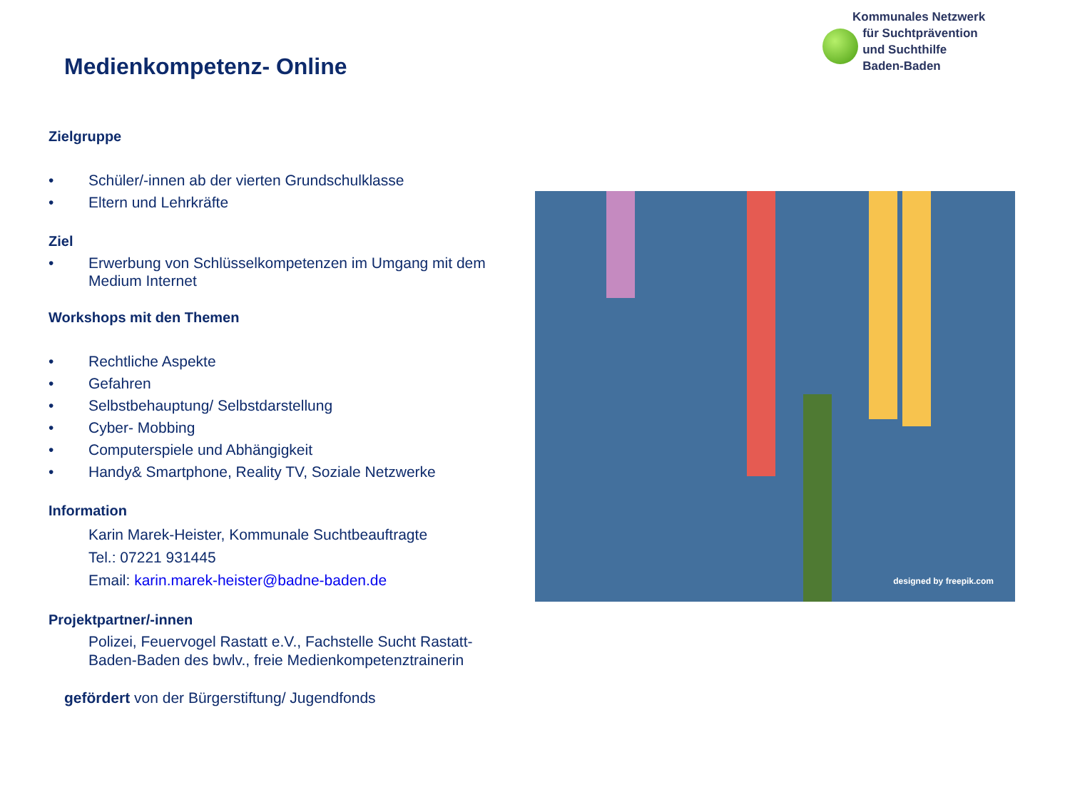Kommunales Netzwerk
für Suchtprävention
und Suchthilfe
Baden-Baden
Medienkompetenz- Online
Zielgruppe
• Schüler/-innen ab der vierten Grundschulklasse
• Eltern und Lehrkräfte
Ziel
• Erwerbung von Schlüsselkompetenzen im Umgang mit dem Medium Internet
Workshops mit den Themen
• Rechtliche Aspekte
• Gefahren
• Selbstbehauptung/ Selbstdarstellung
• Cyber- Mobbing
• Computerspiele und Abhängigkeit
• Handy& Smartphone, Reality TV, Soziale Netzwerke
Information
Karin Marek-Heister, Kommunale Suchtbeauftragte
Tel.: 07221 931445
Email: karin.marek-heister@badne-baden.de
Projektpartner/-innen
Polizei, Feuervogel Rastatt e.V., Fachstelle Sucht Rastatt-Baden-Baden des bwlv., freie Medienkompetenztrainerin
gefördert von der Bürgerstiftung/ Jugendfonds
designed by freepik.com